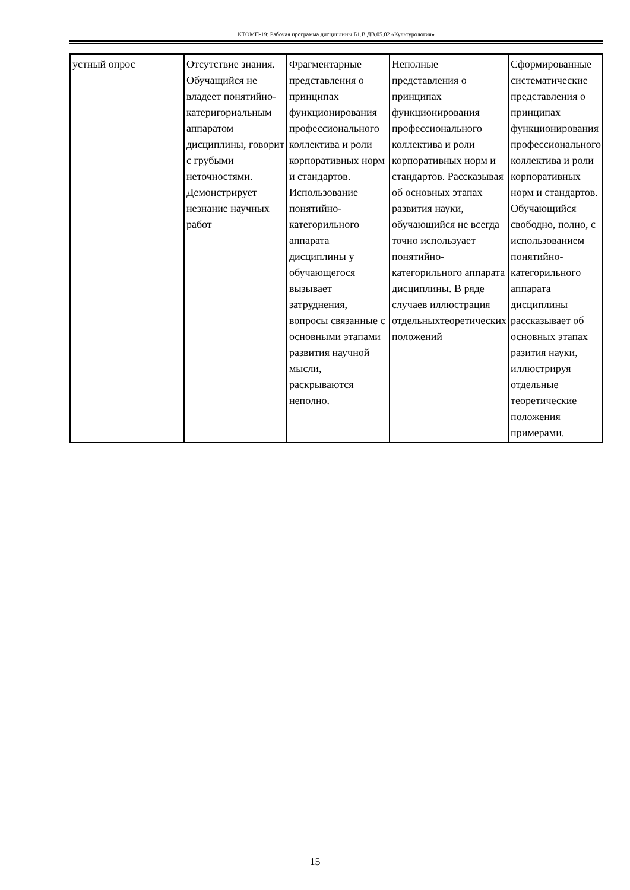КТОМП-19: Рабочая программа дисциплины Б1.В.ДВ.05.02 «Культурология»
| устный опрос | Отсутствие знания. Обучащийся не владеет понятийно-катеригориальным аппаратом дисциплины, говорит с грубыми неточностями. Демонстрирует незнание научных работ | Фрагментарные представления о принципах функционирования профессионального коллектива и роли корпоративных норм и стандартов. Использование понятийно-категорильного аппарата дисциплины у обучающегося вызывает затруднения, вопросы связанные с основными этапами развития научной мысли, раскрываются неполно. | Неполные представления о принципах функционирования профессионального коллектива и роли корпоративных норм и стандартов. Рассказывая об основных этапах развития науки, обучающийся не всегда точно используает понятийно-категорильного аппарата дисциплины. В ряде случаев иллюстрация отдельныхтеоретических положений | Сформированные систематические представления о принципах функционирования профессионального коллектива и роли корпоративных норм и стандартов. Обучающийся свободно, полно, с использованием понятийно-категорильного аппарата дисциплины рассказывает об основных этапах разития науки, иллюстрируя отдельные теоретические положения примерами. |
15